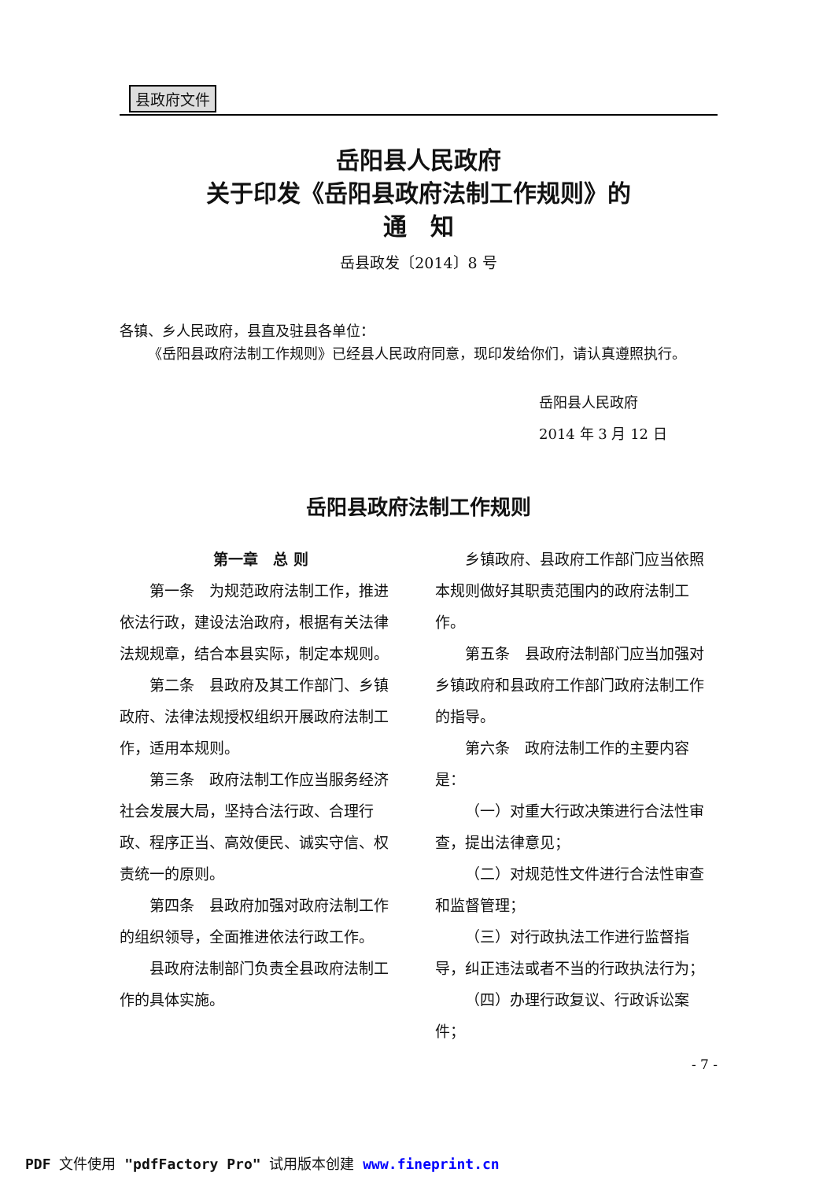县政府文件
岳阳县人民政府
关于印发《岳阳县政府法制工作规则》的
通　知
岳县政发〔2014〕8 号
各镇、乡人民政府，县直及驻县各单位：
《岳阳县政府法制工作规则》已经县人民政府同意，现印发给你们，请认真遵照执行。
岳阳县人民政府
2014 年 3 月 12 日
岳阳县政府法制工作规则
第一章　总 则
第一条　为规范政府法制工作，推进依法行政，建设法治政府，根据有关法律法规规章，结合本县实际，制定本规则。
第二条　县政府及其工作部门、乡镇政府、法律法规授权组织开展政府法制工作，适用本规则。
第三条　政府法制工作应当服务经济社会发展大局，坚持合法行政、合理行政、程序正当、高效便民、诚实守信、权责统一的原则。
第四条　县政府加强对政府法制工作的组织领导，全面推进依法行政工作。
县政府法制部门负责全县政府法制工作的具体实施。
乡镇政府、县政府工作部门应当依照本规则做好其职责范围内的政府法制工作。
第五条　县政府法制部门应当加强对乡镇政府和县政府工作部门政府法制工作的指导。
第六条　政府法制工作的主要内容是：
（一）对重大行政决策进行合法性审查，提出法律意见；
（二）对规范性文件进行合法性审查和监督管理；
（三）对行政执法工作进行监督指导，纠正违法或者不当的行政执法行为；
（四）办理行政复议、行政诉讼案件；
- 7 -
PDF 文件使用 "pdfFactory Pro" 试用版本创建 www.fineprint.cn